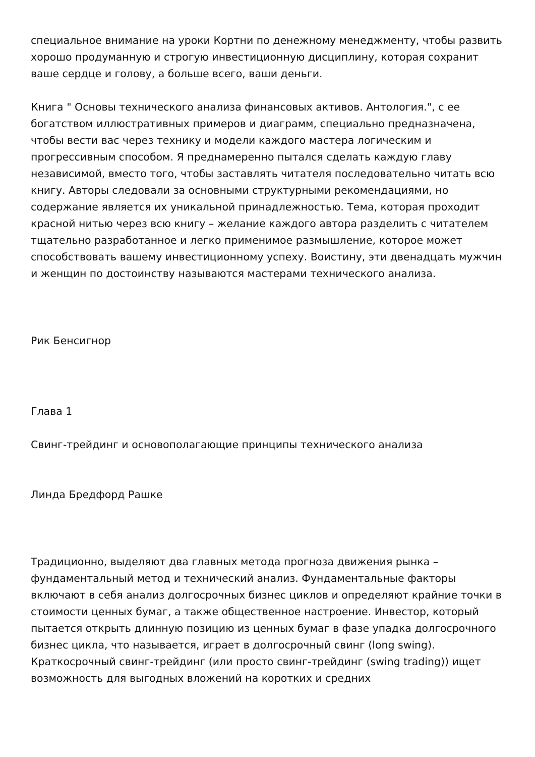специальное внимание на уроки Кортни по денежному менеджменту, чтобы развить хорошо продуманную и строгую инвестиционную дисциплину, которая сохранит ваше сердце и голову, а больше всего, ваши деньги.
Книга " Основы технического анализа финансовых активов. Антология.", с ее богатством иллюстративных примеров и диаграмм, специально предназначена, чтобы вести вас через технику и модели каждого мастера логическим и прогрессивным способом. Я преднамеренно пытался сделать каждую главу независимой, вместо того, чтобы заставлять читателя последовательно читать всю книгу. Авторы следовали за основными структурными рекомендациями, но содержание является их уникальной принадлежностью. Тема, которая проходит красной нитью через всю книгу – желание каждого автора разделить с читателем тщательно разработанное и легко применимое размышление, которое может способствовать вашему инвестиционному успеху. Воистину, эти двенадцать мужчин и женщин по достоинству называются мастерами технического анализа.
Рик Бенсигнор
Глава 1
Свинг-трейдинг и основополагающие принципы технического анализа
Линда Бредфорд Рашке
Традиционно, выделяют два главных метода прогноза движения рынка – фундаментальный метод и технический анализ. Фундаментальные факторы включают в себя анализ долгосрочных бизнес циклов и определяют крайние точки в стоимости ценных бумаг, а также общественное настроение. Инвестор, который пытается открыть длинную позицию из ценных бумаг в фазе упадка долгосрочного бизнес цикла, что называется, играет в долгосрочный свинг (long swing). Краткосрочный свинг-трейдинг (или просто свинг-трейдинг (swing trading)) ищет возможность для выгодных вложений на коротких и средних